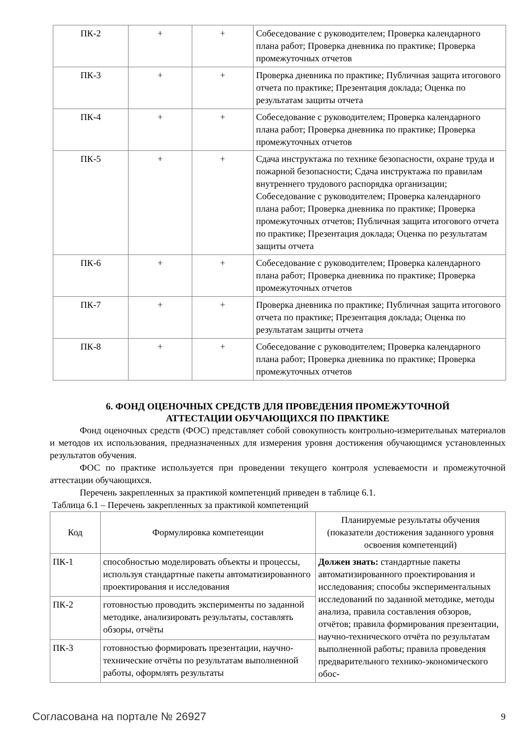| ПК-2 | + | + | Собеседование с руководителем; Проверка календарного плана работ; Проверка дневника по практике; Проверка промежуточных отчетов |
| ПК-3 | + | + | Проверка дневника по практике; Публичная защита итогового отчета по практике; Презентация доклада; Оценка по результатам защиты отчета |
| ПК-4 | + | + | Собеседование с руководителем; Проверка календарного плана работ; Проверка дневника по практике; Проверка промежуточных отчетов |
| ПК-5 | + | + | Сдача инструктажа по технике безопасности, охране труда и пожарной безопасности; Сдача инструктажа по правилам внутреннего трудового распорядка организации; Собеседование с руководителем; Проверка календарного плана работ; Проверка дневника по практике; Проверка промежуточных отчетов; Публичная защита итогового отчета по практике; Презентация доклада; Оценка по результатам защиты отчета |
| ПК-6 | + | + | Собеседование с руководителем; Проверка календарного плана работ; Проверка дневника по практике; Проверка промежуточных отчетов |
| ПК-7 | + | + | Проверка дневника по практике; Публичная защита итогового отчета по практике; Презентация доклада; Оценка по результатам защиты отчета |
| ПК-8 | + | + | Собеседование с руководителем; Проверка календарного плана работ; Проверка дневника по практике; Проверка промежуточных отчетов |
6. ФОНД ОЦЕНОЧНЫХ СРЕДСТВ ДЛЯ ПРОВЕДЕНИЯ ПРОМЕЖУТОЧНОЙ
АТТЕСТАЦИИ ОБУЧАЮЩИХСЯ ПО ПРАКТИКЕ
Фонд оценочных средств (ФОС) представляет собой совокупность контрольно-измерительных материалов и методов их использования, предназначенных для измерения уровня достижения обучающимся установленных результатов обучения.
ФОС по практике используется при проведении текущего контроля успеваемости и промежуточной аттестации обучающихся.
Перечень закрепленных за практикой компетенций приведен в таблице 6.1.
Таблица 6.1 – Перечень закрепленных за практикой компетенций
| Код | Формулировка компетенции | Планируемые результаты обучения (показатели достижения заданного уровня освоения компетенций) |
| --- | --- | --- |
| ПК-1 | способностью моделировать объекты и процессы, используя стандартные пакеты автоматизированного проектирования и исследования | Должен знать: стандартные пакеты автоматизированного проектирования и исследования; способы экспериментальных исследований по заданной методике, методы анализа, правила составления обзоров, отчётов; правила формирования презентации, научно-технического отчёта по результатам выполненной работы; правила проведения предварительного технико-экономического обос- |
| ПК-2 | готовностью проводить эксперименты по заданной методике, анализировать результаты, составлять обзоры, отчёты | |
| ПК-3 | готовностью формировать презентации, научно-технические отчёты по результатам выполненной работы, оформлять результаты | |
Согласована на портале № 26927 9